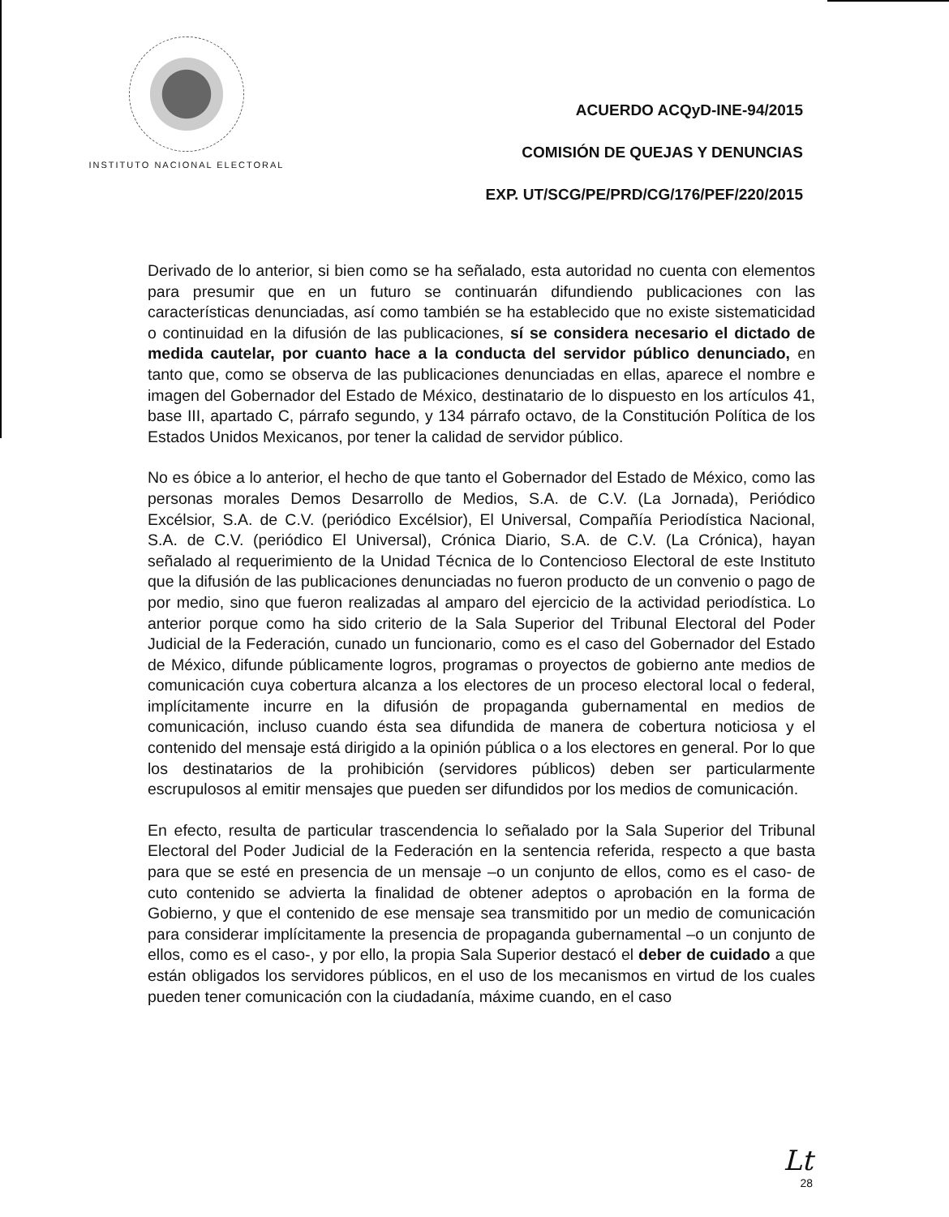INSTITUTO NACIONAL ELECTORAL
ACUERDO ACQyD-INE-94/2015
COMISIÓN DE QUEJAS Y DENUNCIAS
EXP. UT/SCG/PE/PRD/CG/176/PEF/220/2015
Derivado de lo anterior, si bien como se ha señalado, esta autoridad no cuenta con elementos para presumir que en un futuro se continuarán difundiendo publicaciones con las características denunciadas, así como también se ha establecido que no existe sistematicidad o continuidad en la difusión de las publicaciones, sí se considera necesario el dictado de medida cautelar, por cuanto hace a la conducta del servidor público denunciado, en tanto que, como se observa de las publicaciones denunciadas en ellas, aparece el nombre e imagen del Gobernador del Estado de México, destinatario de lo dispuesto en los artículos 41, base III, apartado C, párrafo segundo, y 134 párrafo octavo, de la Constitución Política de los Estados Unidos Mexicanos, por tener la calidad de servidor público.
No es óbice a lo anterior, el hecho de que tanto el Gobernador del Estado de México, como las personas morales Demos Desarrollo de Medios, S.A. de C.V. (La Jornada), Periódico Excélsior, S.A. de C.V. (periódico Excélsior), El Universal, Compañía Periodística Nacional, S.A. de C.V. (periódico El Universal), Crónica Diario, S.A. de C.V. (La Crónica), hayan señalado al requerimiento de la Unidad Técnica de lo Contencioso Electoral de este Instituto que la difusión de las publicaciones denunciadas no fueron producto de un convenio o pago de por medio, sino que fueron realizadas al amparo del ejercicio de la actividad periodística. Lo anterior porque como ha sido criterio de la Sala Superior del Tribunal Electoral del Poder Judicial de la Federación, cunado un funcionario, como es el caso del Gobernador del Estado de México, difunde públicamente logros, programas o proyectos de gobierno ante medios de comunicación cuya cobertura alcanza a los electores de un proceso electoral local o federal, implícitamente incurre en la difusión de propaganda gubernamental en medios de comunicación, incluso cuando ésta sea difundida de manera de cobertura noticiosa y el contenido del mensaje está dirigido a la opinión pública o a los electores en general. Por lo que los destinatarios de la prohibición (servidores públicos) deben ser particularmente escrupulosos al emitir mensajes que pueden ser difundidos por los medios de comunicación.
En efecto, resulta de particular trascendencia lo señalado por la Sala Superior del Tribunal Electoral del Poder Judicial de la Federación en la sentencia referida, respecto a que basta para que se esté en presencia de un mensaje –o un conjunto de ellos, como es el caso- de cuto contenido se advierta la finalidad de obtener adeptos o aprobación en la forma de Gobierno, y que el contenido de ese mensaje sea transmitido por un medio de comunicación para considerar implícitamente la presencia de propaganda gubernamental –o un conjunto de ellos, como es el caso-, y por ello, la propia Sala Superior destacó el deber de cuidado a que están obligados los servidores públicos, en el uso de los mecanismos en virtud de los cuales pueden tener comunicación con la ciudadanía, máxime cuando, en el caso
Lt
28